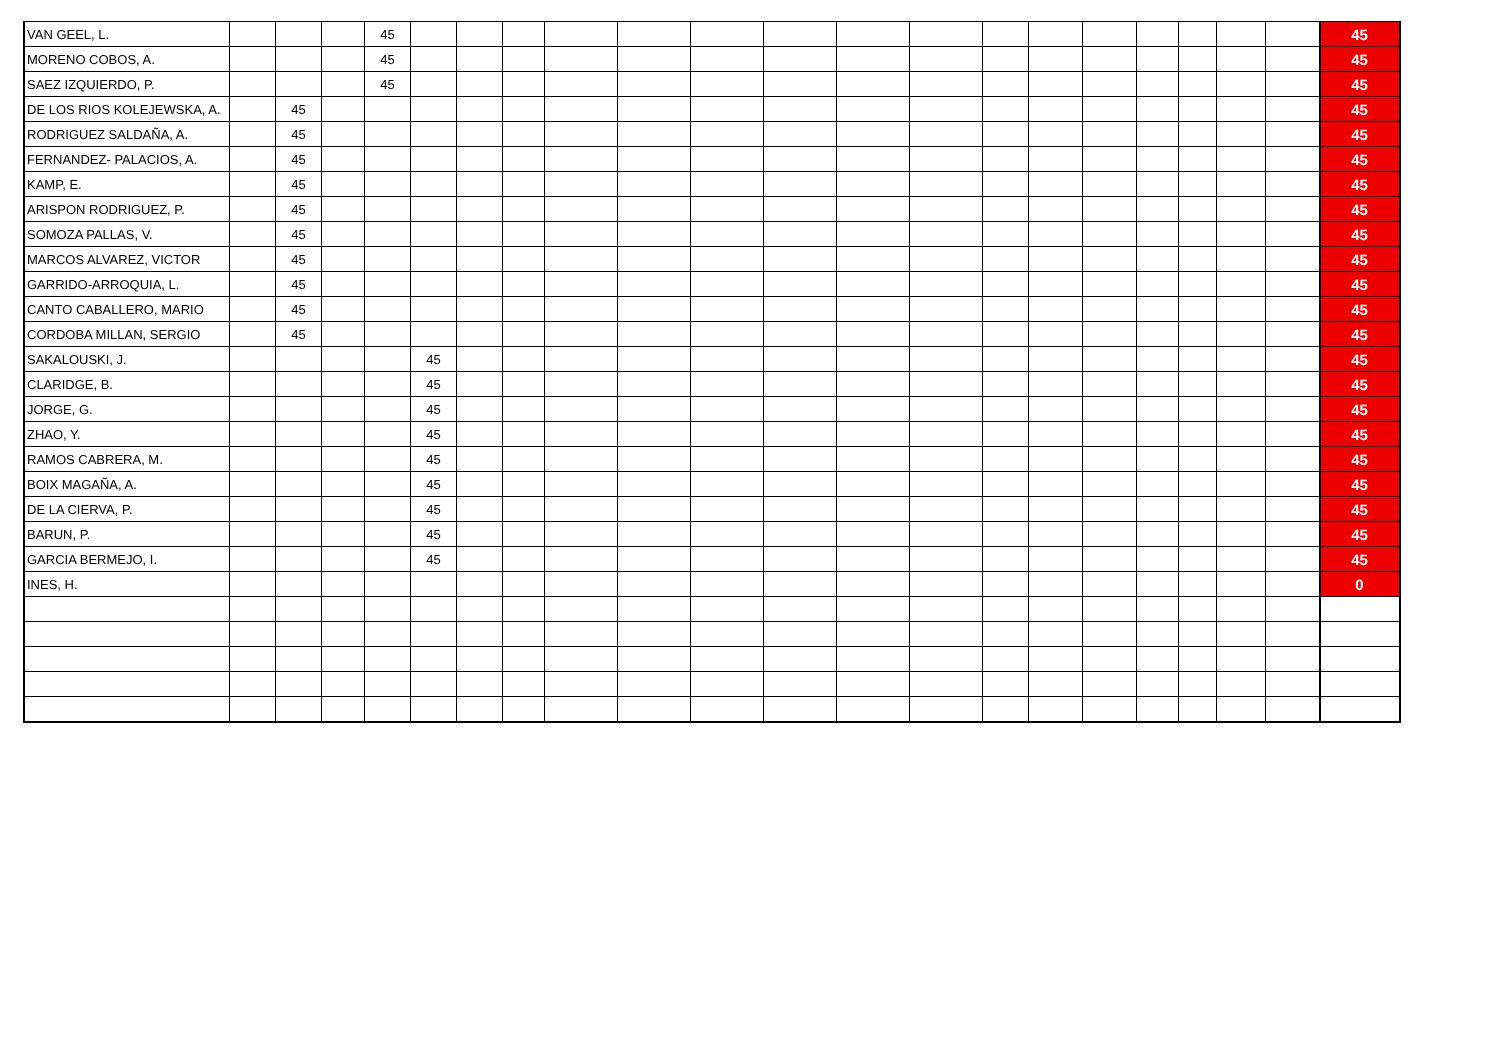| VAN GEEL, L. | | | | 45 | | | | | | | | | | | | | | | | | 45 |
| MORENO COBOS, A. | | | | 45 | | | | | | | | | | | | | | | | | 45 |
| SAEZ IZQUIERDO, P. | | | | 45 | | | | | | | | | | | | | | | | | 45 |
| DE LOS RIOS KOLEJEWSKA, A. | | 45 | | | | | | | | | | | | | | | | | | | 45 |
| RODRIGUEZ SALDAÑA, A. | | 45 | | | | | | | | | | | | | | | | | | | 45 |
| FERNANDEZ- PALACIOS, A. | | 45 | | | | | | | | | | | | | | | | | | | 45 |
| KAMP, E. | | 45 | | | | | | | | | | | | | | | | | | | 45 |
| ARISPON RODRIGUEZ, P. | | 45 | | | | | | | | | | | | | | | | | | | 45 |
| SOMOZA PALLAS, V. | | 45 | | | | | | | | | | | | | | | | | | | 45 |
| MARCOS ALVAREZ, VICTOR | | 45 | | | | | | | | | | | | | | | | | | | 45 |
| GARRIDO-ARROQUIA, L. | | 45 | | | | | | | | | | | | | | | | | | | 45 |
| CANTO CABALLERO, MARIO | | 45 | | | | | | | | | | | | | | | | | | | 45 |
| CORDOBA MILLAN, SERGIO | | 45 | | | | | | | | | | | | | | | | | | | 45 |
| SAKALOUSKI, J. | | | | | 45 | | | | | | | | | | | | | | | | 45 |
| CLARIDGE, B. | | | | | 45 | | | | | | | | | | | | | | | | 45 |
| JORGE, G. | | | | | 45 | | | | | | | | | | | | | | | | 45 |
| ZHAO, Y. | | | | | 45 | | | | | | | | | | | | | | | | 45 |
| RAMOS CABRERA, M. | | | | | 45 | | | | | | | | | | | | | | | | 45 |
| BOIX MAGAÑA, A. | | | | | 45 | | | | | | | | | | | | | | | | 45 |
| DE LA CIERVA, P. | | | | | 45 | | | | | | | | | | | | | | | | 45 |
| BARUN, P. | | | | | 45 | | | | | | | | | | | | | | | | 45 |
| GARCIA BERMEJO, I. | | | | | 45 | | | | | | | | | | | | | | | | 45 |
| INES, H. | | | | | | | | | | | | | | | | | | | | | 0 |